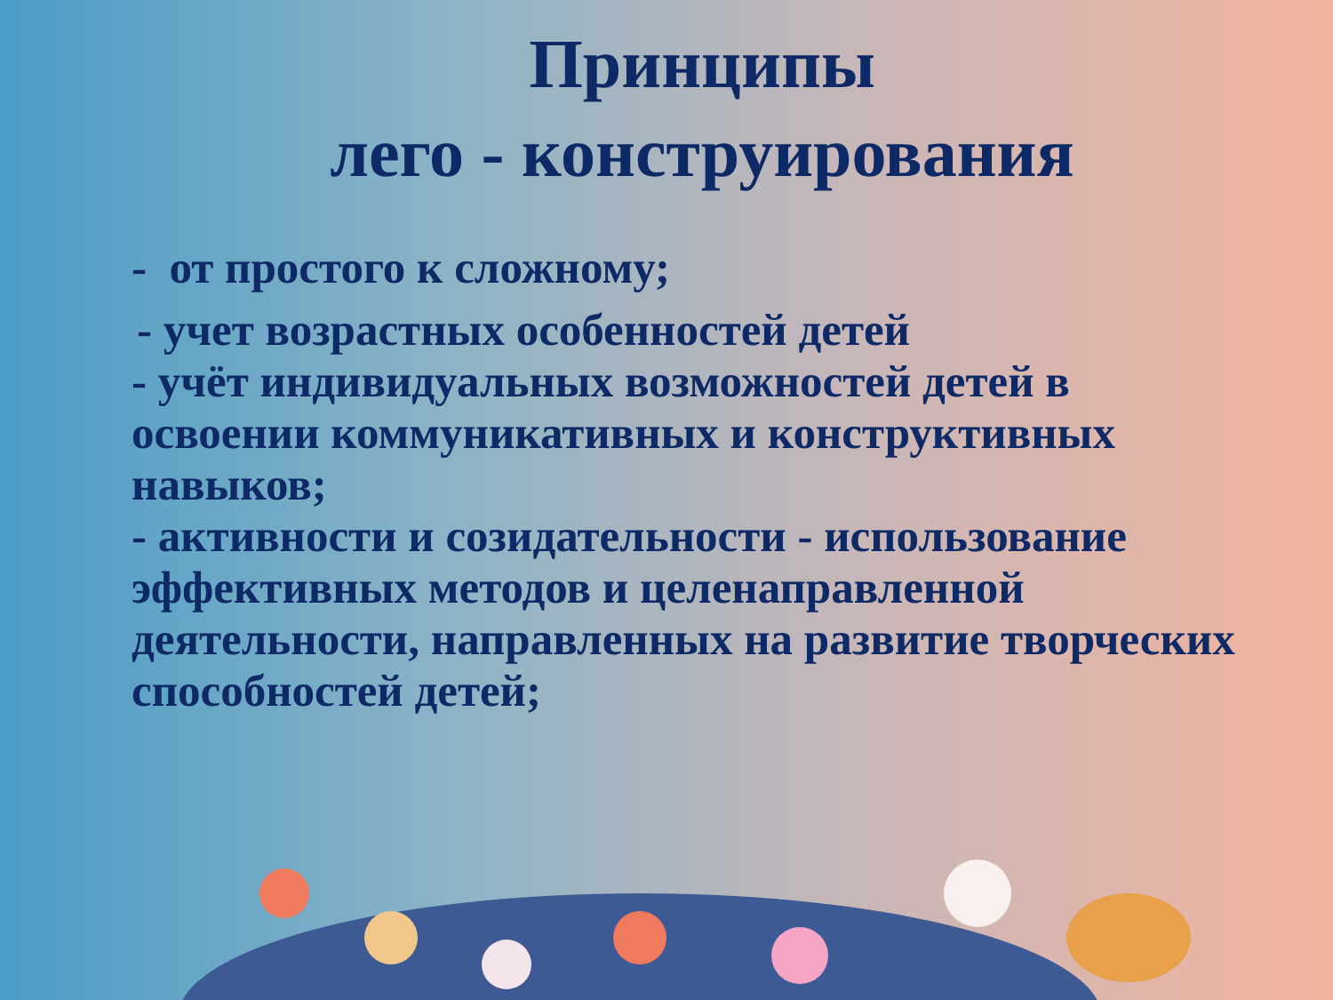Принципы
лего - конструирования
- от простого к сложному;
- учет возрастных особенностей детей
- учёт индивидуальных возможностей детей в освоении коммуникативных и конструктивных навыков;
- активности и созидательности - использование эффективных методов и целенаправленной деятельности, направленных на развитие творческих способностей детей;